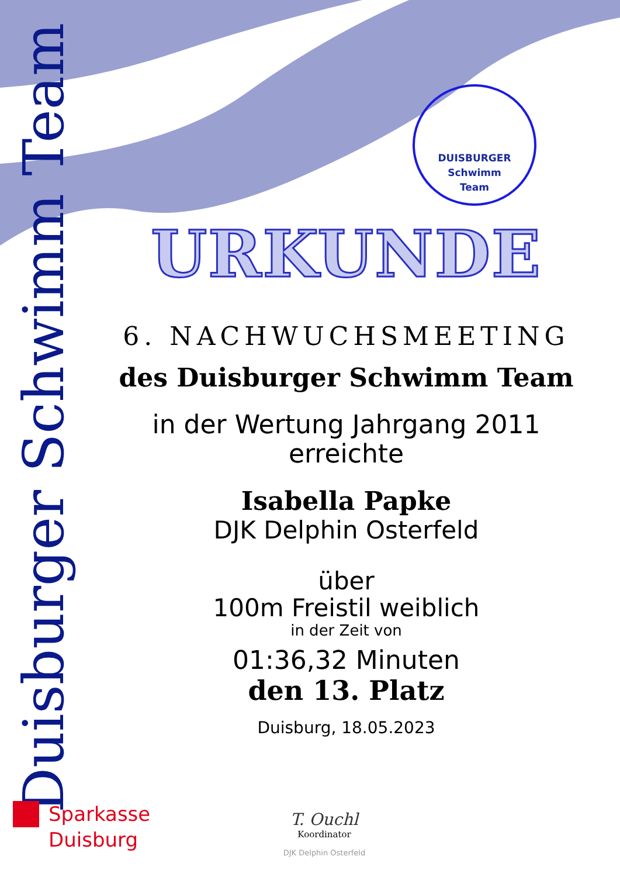Duisburger Schwimm Team
DUISBURGER
Schwimm
Team
URKUNDE
6. NACHWUCHSMEETING
des Duisburger Schwimm Team
in der Wertung Jahrgang 2011
erreichte
Isabella Papke
DJK Delphin Osterfeld
über
100m Freistil weiblich
in der Zeit von
01:36,32 Minuten
den 13. Platz
Duisburg, 18.05.2023
Sparkasse
Duisburg
T. Ouchl
Koordinator
DJK Delphin Osterfeld